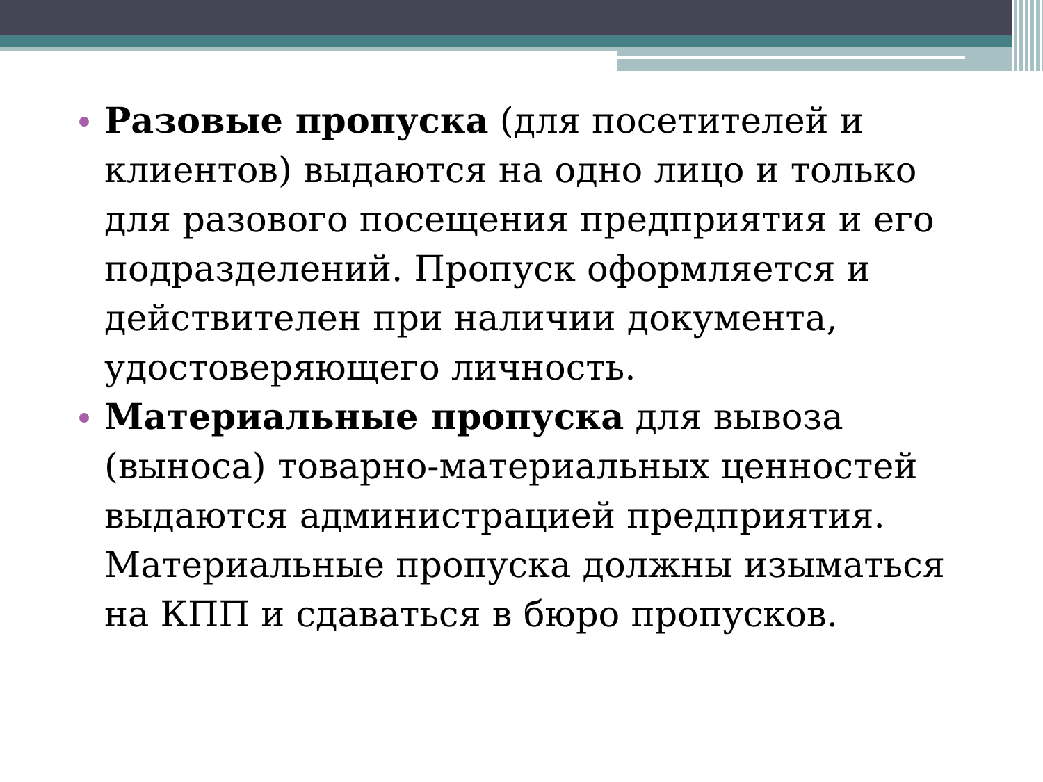Разовые пропуска (для посетителей и клиентов) выдаются на одно лицо и только для разового посещения предприятия и его подразделений. Пропуск оформляется и действителен при наличии документа, удостоверяющего личность.
Материальные пропуска для вывоза (выноса) товарно-материальных ценностей выдаются администрацией предприятия. Материальные пропуска должны изыматься на КПП и сдаваться в бюро пропусков.